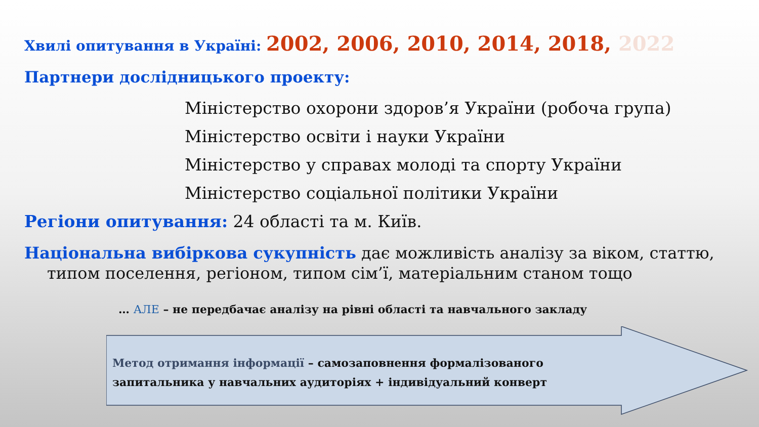Хвилі опитування в Україні: 2002, 2006, 2010, 2014, 2018, 2022
Партнери дослідницького проекту:
Міністерство охорони здоров’я України (робоча група)
Міністерство освіти і науки України
Міністерство у справах молоді та спорту України
Міністерство соціальної політики України
Регіони опитування: 24 області та м. Київ.
Національна вибіркова сукупність дає можливість аналізу за віком, статтю, типом поселення, регіоном, типом сім’ї, матеріальним станом тощо
… АЛЕ – не передбачає аналізу на рівні області та навчального закладу
Метод отримання інформації – самозаповнення формалізованого запитальника у навчальних аудиторіях + індивідуальний конверт